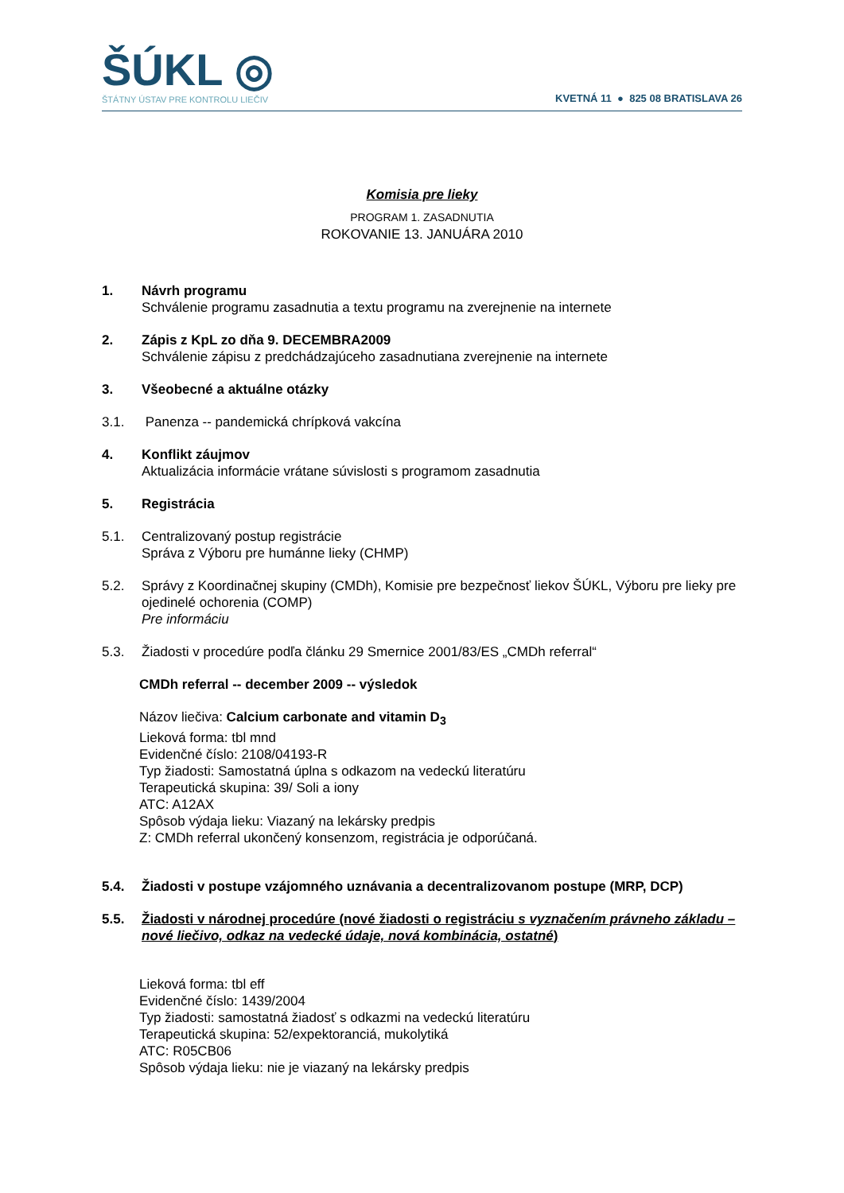ŠÚKL ◎
ŠTÁTNY ÚSTAV PRE KONTROLU LIEČIV
KVETNÁ 11 ● 825 08 BRATISLAVA 26
Komisia pre lieky
PROGRAM 1. ZASADNUTIA
ROKOVANIE 13. JANUÁRA 2010
1. Návrh programu
Schválenie programu zasadnutia a textu programu na zverejnenie na internete
2. Zápis z KpL zo dňa 9. DECEMBRA2009
Schválenie zápisu z predchádzajúceho zasadnutiana zverejnenie na internete
3. Všeobecné a aktuálne otázky
3.1. Panenza -- pandemická chrípková vakcína
4. Konflikt záujmov
Aktualizácia informácie vrátane súvislosti s programom zasadnutia
5. Registrácia
5.1. Centralizovaný postup registrácie
Správa z Výboru pre humánne lieky (CHMP)
5.2. Správy z Koordinačnej skupiny (CMDh), Komisie pre bezpečnosť liekov ŠÚKL, Výboru pre lieky pre ojedinelé ochorenia (COMP)
Pre informáciu
5.3. Žiadosti v procedúre podľa článku 29 Smernice 2001/83/ES „CMDh referral“
CMDh referral -- december 2009 -- výsledok
Názov liečiva: Calcium carbonate and vitamin D<sub>3</sub>
Lieková forma: tbl mnd
Evidenčné číslo: 2108/04193-R
Typ žiadosti: Samostatná úplna s odkazom na vedeckú literatúru
Terapeutická skupina: 39/ Soli a iony
ATC: A12AX
Spôsob výdaja lieku: Viazaný na lekársky predpis
Z: CMDh referral ukončený konsenzom, registrácia je odporúčaná.
5.4. Žiadosti v postupe vzájomného uznávania a decentralizovanom postupe (MRP, DCP)
5.5. Žiadosti v národnej procedúre (nové žiadosti o registráciu s vyznačením právneho základu – nové liečivo, odkaz na vedecké údaje, nová kombinácia, ostatné)
Lieková forma: tbl eff
Evidenčné číslo: 1439/2004
Typ žiadosti: samostatná žiadosť s odkazmi na vedeckú literatúru
Terapeutická skupina: 52/expektoranciá, mukolytiká
ATC: R05CB06
Spôsob výdaja lieku: nie je viazaný na lekársky predpis